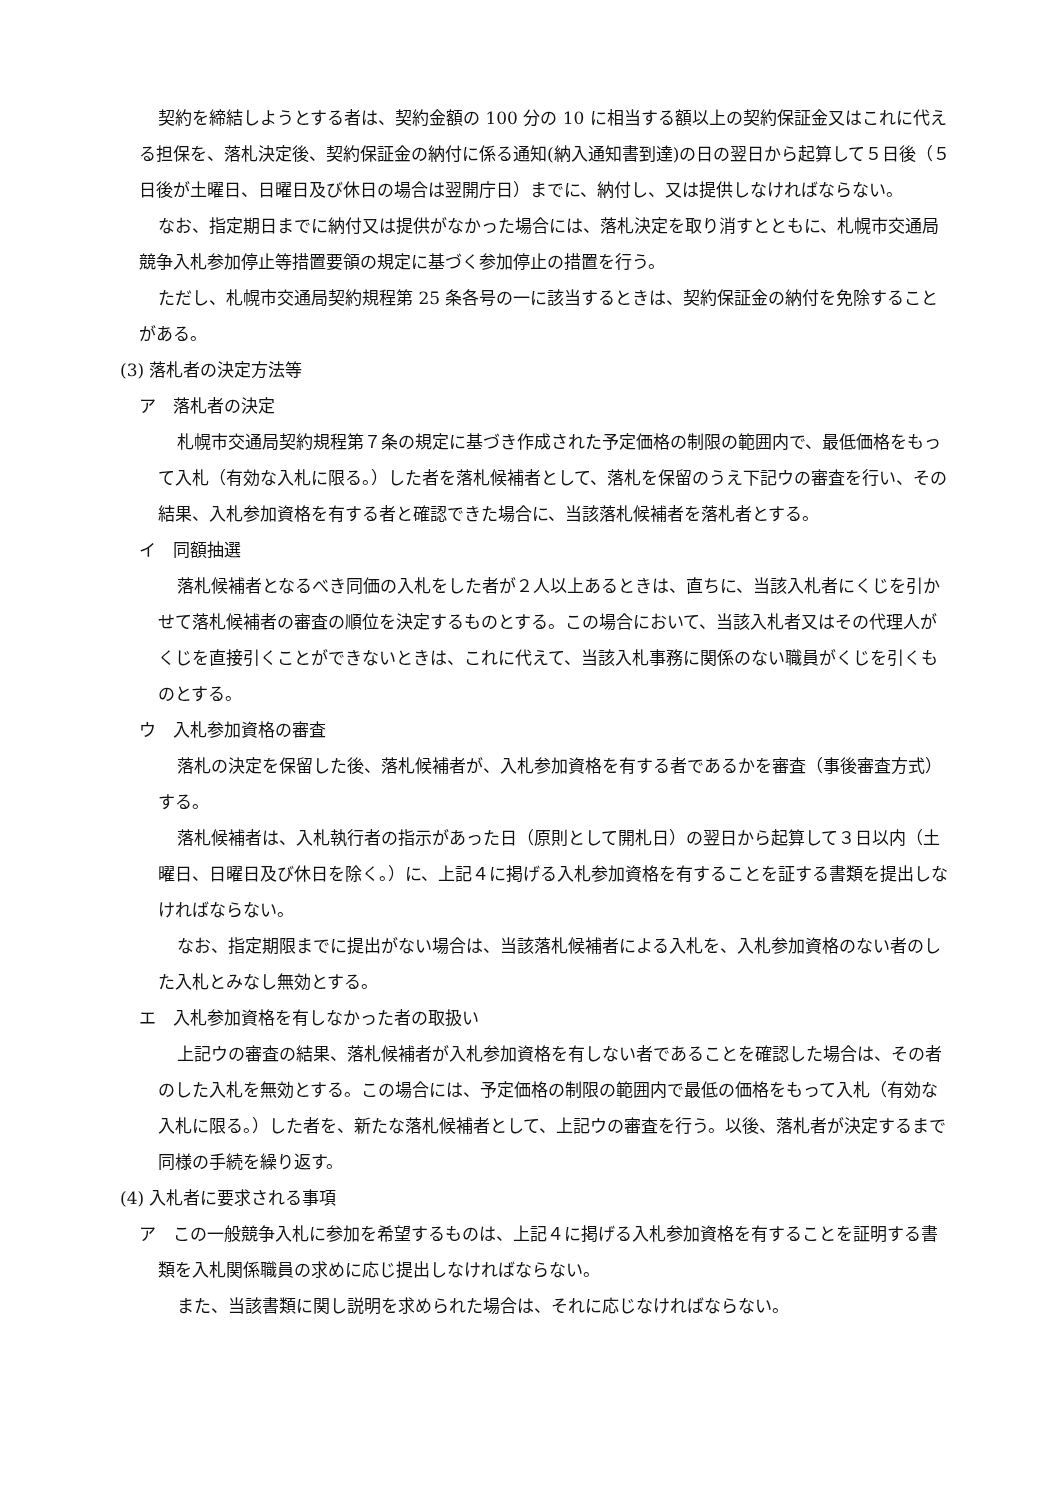契約を締結しようとする者は、契約金額の 100 分の 10 に相当する額以上の契約保証金又はこれに代える担保を、落札決定後、契約保証金の納付に係る通知(納入通知書到達)の日の翌日から起算して５日後（５日後が土曜日、日曜日及び休日の場合は翌開庁日）までに、納付し、又は提供しなければならない。
なお、指定期日までに納付又は提供がなかった場合には、落札決定を取り消すとともに、札幌市交通局競争入札参加停止等措置要領の規定に基づく参加停止の措置を行う。
ただし、札幌市交通局契約規程第 25 条各号の一に該当するときは、契約保証金の納付を免除することがある。
(3) 落札者の決定方法等
ア　落札者の決定
札幌市交通局契約規程第７条の規定に基づき作成された予定価格の制限の範囲内で、最低価格をもって入札（有効な入札に限る。）した者を落札候補者として、落札を保留のうえ下記ウの審査を行い、その結果、入札参加資格を有する者と確認できた場合に、当該落札候補者を落札者とする。
イ　同額抽選
落札候補者となるべき同価の入札をした者が２人以上あるときは、直ちに、当該入札者にくじを引かせて落札候補者の審査の順位を決定するものとする。この場合において、当該入札者又はその代理人がくじを直接引くことができないときは、これに代えて、当該入札事務に関係のない職員がくじを引くものとする。
ウ　入札参加資格の審査
落札の決定を保留した後、落札候補者が、入札参加資格を有する者であるかを審査（事後審査方式）する。
落札候補者は、入札執行者の指示があった日（原則として開札日）の翌日から起算して３日以内（土曜日、日曜日及び休日を除く。）に、上記４に掲げる入札参加資格を有することを証する書類を提出しなければならない。
なお、指定期限までに提出がない場合は、当該落札候補者による入札を、入札参加資格のない者のした入札とみなし無効とする。
エ　入札参加資格を有しなかった者の取扱い
上記ウの審査の結果、落札候補者が入札参加資格を有しない者であることを確認した場合は、その者のした入札を無効とする。この場合には、予定価格の制限の範囲内で最低の価格をもって入札（有効な入札に限る。）した者を、新たな落札候補者として、上記ウの審査を行う。以後、落札者が決定するまで同様の手続を繰り返す。
(4) 入札者に要求される事項
ア　この一般競争入札に参加を希望するものは、上記４に掲げる入札参加資格を有することを証明する書類を入札関係職員の求めに応じ提出しなければならない。
また、当該書類に関し説明を求められた場合は、それに応じなければならない。